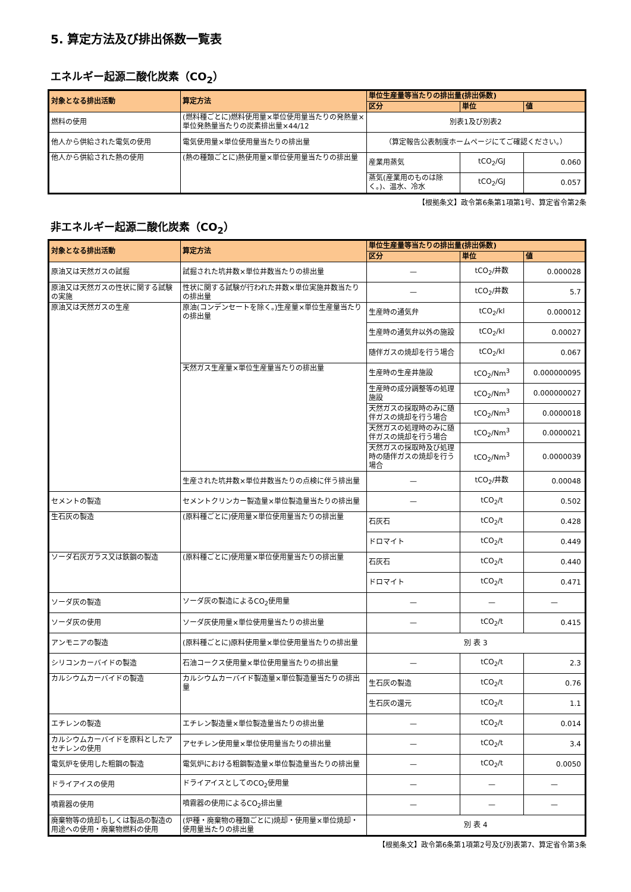5. 算定方法及び排出係数一覧表
エネルギー起源二酸化炭素（CO<sub>2</sub>）
| 対象となる排出活動 | 算定方法 | 単位生産量等当たりの排出量(排出係数) | | |
| --- | --- | --- | --- | --- |
| | | 区分 | 単位 | 値 |
| 燃料の使用 | (燃料種ごとに)燃料使用量×単位使用量当たりの発熱量×単位発熱量当たりの炭素排出量×44/12 | 別表1及び別表2 | | |
| 他人から供給された電気の使用 | 電気使用量×単位使用量当たりの排出量 | （算定報告公表制度ホームページにてご確認ください。） | | |
| 他人から供給された熱の使用 | (熱の種類ごとに)熱使用量×単位使用量当たりの排出量 | 産業用蒸気 | tCO<sub>2</sub>/GJ | 0.060 |
| | | 蒸気(産業用のものは除く。)、温水、冷水 | tCO<sub>2</sub>/GJ | 0.057 |
【根拠条文】政令第6条第1項第1号、算定省令第2条
非エネルギー起源二酸化炭素（CO<sub>2</sub>）
| 対象となる排出活動 | 算定方法 | 単位生産量等当たりの排出量(排出係数) | | |
| --- | --- | --- | --- | --- |
| | | 区分 | 単位 | 値 |
| 原油又は天然ガスの試掘 | 試掘された坑井数×単位井数当たりの排出量 | — | tCO<sub>2</sub>/井数 | 0.000028 |
| 原油又は天然ガスの性状に関する試験の実施 | 性状に関する試験が行われた井数×単位実施井数当たりの排出量 | — | tCO<sub>2</sub>/井数 | 5.7 |
| 原油又は天然ガスの生産 | 原油(コンデンセートを除く。)生産量×単位生産量当たりの排出量 | 生産時の通気弁 | tCO<sub>2</sub>/kl | 0.000012 |
| | | 生産時の通気弁以外の施設 | tCO<sub>2</sub>/kl | 0.00027 |
| | | 随伴ガスの焼却を行う場合 | tCO<sub>2</sub>/kl | 0.067 |
| | 天然ガス生産量×単位生産量当たりの排出量 | 生産時の生産井施設 | tCO<sub>2</sub>/Nm<sup>3</sup> | 0.000000095 |
| | | 生産時の成分調整等の処理施設 | tCO<sub>2</sub>/Nm<sup>3</sup> | 0.000000027 |
| | | 天然ガスの採取時のみに随伴ガスの焼却を行う場合 | tCO<sub>2</sub>/Nm<sup>3</sup> | 0.0000018 |
| | | 天然ガスの処理時のみに随伴ガスの焼却を行う場合 | tCO<sub>2</sub>/Nm<sup>3</sup> | 0.0000021 |
| | | 天然ガスの採取時及び処理時の随伴ガスの焼却を行う場合 | tCO<sub>2</sub>/Nm<sup>3</sup> | 0.0000039 |
| | 生産された坑井数×単位井数当たりの点検に伴う排出量 | — | tCO<sub>2</sub>/井数 | 0.00048 |
| セメントの製造 | セメントクリンカー製造量×単位製造量当たりの排出量 | — | tCO<sub>2</sub>/t | 0.502 |
| 生石灰の製造 | (原料種ごとに)使用量×単位使用量当たりの排出量 | 石灰石 | tCO<sub>2</sub>/t | 0.428 |
| | | ドロマイト | tCO<sub>2</sub>/t | 0.449 |
| ソーダ石灰ガラス又は鉄鋼の製造 | (原料種ごとに)使用量×単位使用量当たりの排出量 | 石灰石 | tCO<sub>2</sub>/t | 0.440 |
| | | ドロマイト | tCO<sub>2</sub>/t | 0.471 |
| ソーダ灰の製造 | ソーダ灰の製造によるCO<sub>2</sub>使用量 | — | — | — |
| ソーダ灰の使用 | ソーダ灰使用量×単位使用量当たりの排出量 | — | tCO<sub>2</sub>/t | 0.415 |
| アンモニアの製造 | (原料種ごとに)原料使用量×単位使用量当たりの排出量 | 別 表 3 | | |
| シリコンカーバイドの製造 | 石油コークス使用量×単位使用量当たりの排出量 | — | tCO<sub>2</sub>/t | 2.3 |
| カルシウムカーバイドの製造 | カルシウムカーバイド製造量×単位製造量当たりの排出量 | 生石灰の製造 | tCO<sub>2</sub>/t | 0.76 |
| | | 生石灰の還元 | tCO<sub>2</sub>/t | 1.1 |
| エチレンの製造 | エチレン製造量×単位製造量当たりの排出量 | — | tCO<sub>2</sub>/t | 0.014 |
| カルシウムカーバイドを原料としたアセチレンの使用 | アセチレン使用量×単位使用量当たりの排出量 | — | tCO<sub>2</sub>/t | 3.4 |
| 電気炉を使用した粗鋼の製造 | 電気炉における粗鋼製造量×単位製造量当たりの排出量 | — | tCO<sub>2</sub>/t | 0.0050 |
| ドライアイスの使用 | ドライアイスとしてのCO<sub>2</sub>使用量 | — | — | — |
| 噴霧器の使用 | 噴霧器の使用によるCO<sub>2</sub>排出量 | — | — | — |
| 廃棄物等の焼却もしくは製品の製造の用途への使用・廃棄物燃料の使用 | (炉種・廃棄物の種類ごとに)焼却・使用量×単位焼却・使用量当たりの排出量 | 別 表 4 | | |
【根拠条文】政令第6条第1項第2号及び別表第7、算定省令第3条